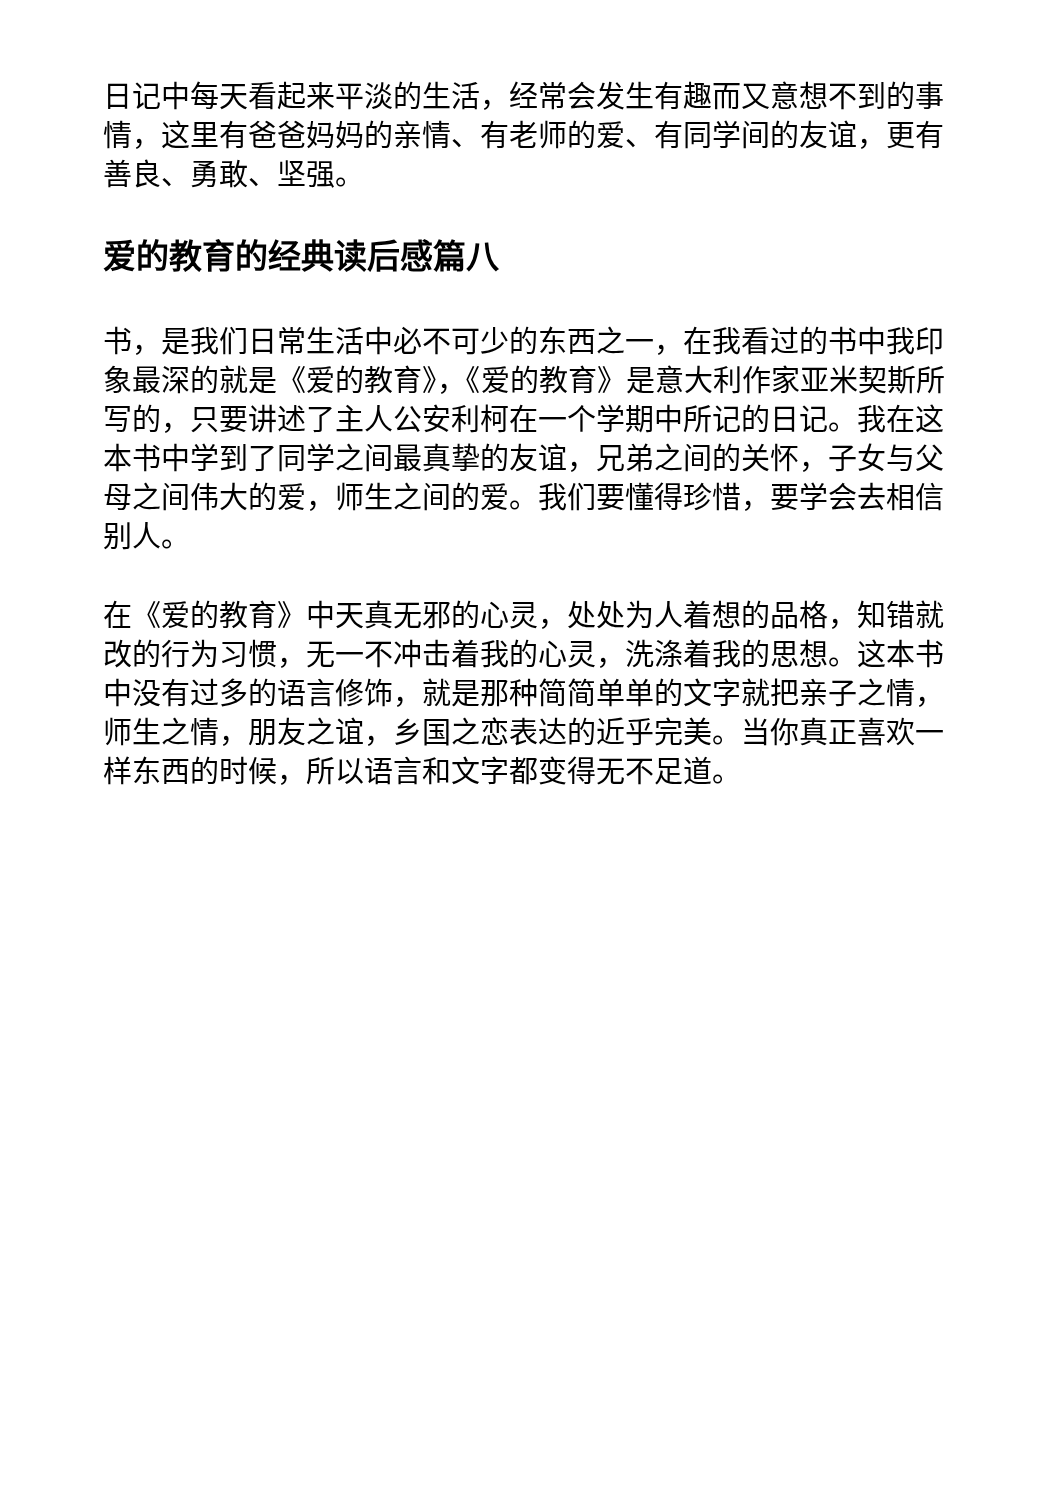日记中每天看起来平淡的生活，经常会发生有趣而又意想不到的事情，这里有爸爸妈妈的亲情、有老师的爱、有同学间的友谊，更有善良、勇敢、坚强。
爱的教育的经典读后感篇八
书，是我们日常生活中必不可少的东西之一，在我看过的书中我印象最深的就是《爱的教育》，《爱的教育》是意大利作家亚米契斯所写的，只要讲述了主人公安利柯在一个学期中所记的日记。我在这本书中学到了同学之间最真挚的友谊，兄弟之间的关怀，子女与父母之间伟大的爱，师生之间的爱。我们要懂得珍惜，要学会去相信别人。
在《爱的教育》中天真无邪的心灵，处处为人着想的品格，知错就改的行为习惯，无一不冲击着我的心灵，洗涤着我的思想。这本书中没有过多的语言修饰，就是那种简简单单的文字就把亲子之情，师生之情，朋友之谊，乡国之恋表达的近乎完美。当你真正喜欢一样东西的时候，所以语言和文字都变得无不足道。